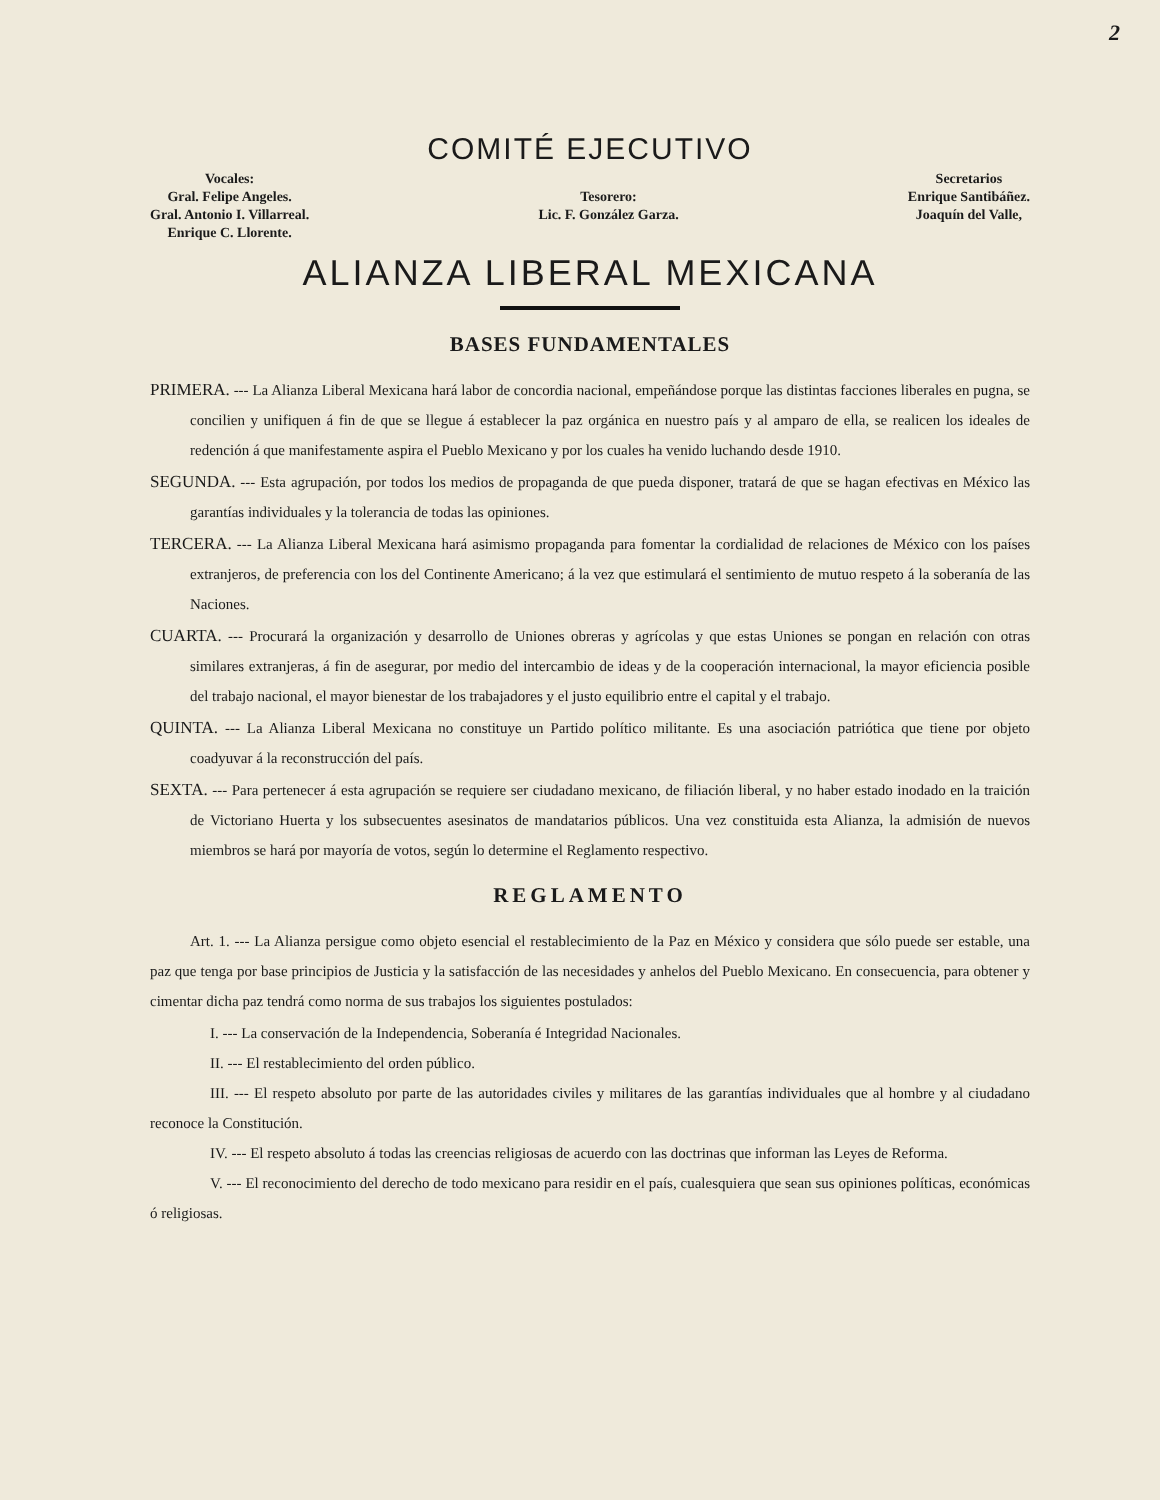2
COMITÉ EJECUTIVO
Vocales:
Gral. Felipe Angeles.
Gral. Antonio I. Villarreal.
Enrique C. Llorente.
Tesorero:
Lic. F. González Garza.
Secretarios
Enrique Santibáñez.
Joaquín del Valle,
ALIANZA LIBERAL MEXICANA
BASES FUNDAMENTALES
PRIMERA. --- La Alianza Liberal Mexicana hará labor de concordia nacional, empeñándose porque las distintas facciones liberales en pugna, se concilien y unifiquen á fin de que se llegue á establecer la paz orgánica en nuestro país y al amparo de ella, se realicen los ideales de redención á que manifestamente aspira el Pueblo Mexicano y por los cuales ha venido luchando desde 1910.
SEGUNDA. --- Esta agrupación, por todos los medios de propaganda de que pueda disponer, tratará de que se hagan efectivas en México las garantías individuales y la tolerancia de todas las opiniones.
TERCERA. --- La Alianza Liberal Mexicana hará asimismo propaganda para fomentar la cordialidad de relaciones de México con los países extranjeros, de preferencia con los del Continente Americano; á la vez que estimulará el sentimiento de mutuo respeto á la soberanía de las Naciones.
CUARTA. --- Procurará la organización y desarrollo de Uniones obreras y agrícolas y que estas Uniones se pongan en relación con otras similares extranjeras, á fin de asegurar, por medio del intercambio de ideas y de la cooperación internacional, la mayor eficiencia posible del trabajo nacional, el mayor bienestar de los trabajadores y el justo equilibrio entre el capital y el trabajo.
QUINTA. --- La Alianza Liberal Mexicana no constituye un Partido político militante. Es una asociación patriótica que tiene por objeto coadyuvar á la reconstrucción del país.
SEXTA. --- Para pertenecer á esta agrupación se requiere ser ciudadano mexicano, de filiación liberal, y no haber estado inodado en la traición de Victoriano Huerta y los subsecuentes asesinatos de mandatarios públicos. Una vez constituida esta Alianza, la admisión de nuevos miembros se hará por mayoría de votos, según lo determine el Reglamento respectivo.
REGLAMENTO
Art. 1. --- La Alianza persigue como objeto esencial el restablecimiento de la Paz en México y considera que sólo puede ser estable, una paz que tenga por base principios de Justicia y la satisfacción de las necesidades y anhelos del Pueblo Mexicano. En consecuencia, para obtener y cimentar dicha paz tendrá como norma de sus trabajos los siguientes postulados:
I. --- La conservación de la Independencia, Soberanía é Integridad Nacionales.
II. --- El restablecimiento del orden público.
III. --- El respeto absoluto por parte de las autoridades civiles y militares de las garantías individuales que al hombre y al ciudadano reconoce la Constitución.
IV. --- El respeto absoluto á todas las creencias religiosas de acuerdo con las doctrinas que informan las Leyes de Reforma.
V. --- El reconocimiento del derecho de todo mexicano para residir en el país, cualesquiera que sean sus opiniones políticas, económicas ó religiosas.